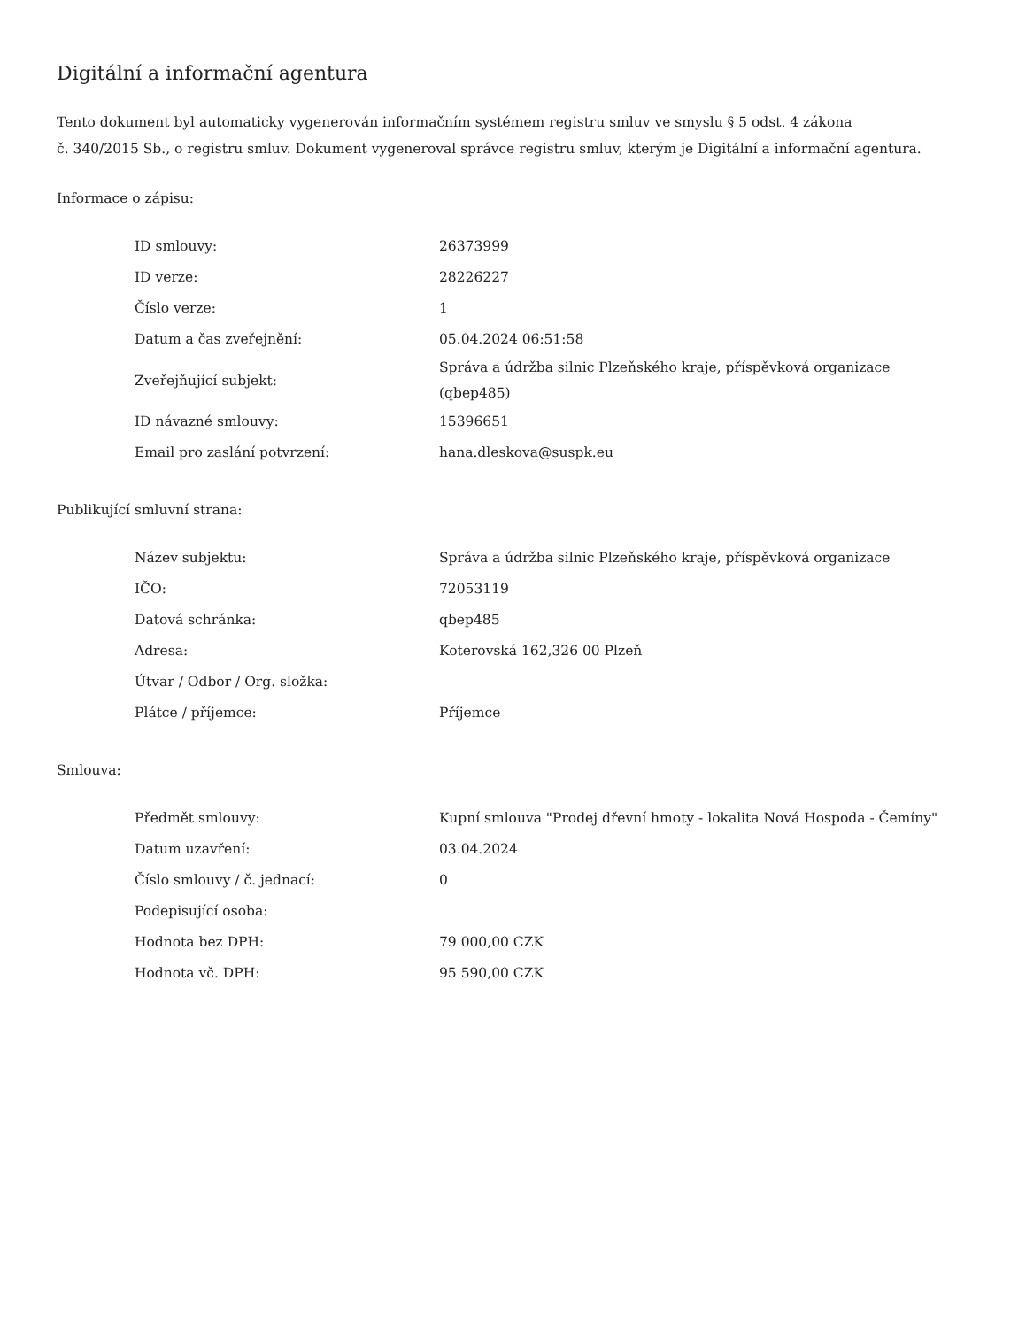Digitální a informační agentura
Tento dokument byl automaticky vygenerován informačním systémem registru smluv ve smyslu § 5 odst. 4 zákona
č. 340/2015 Sb., o registru smluv. Dokument vygeneroval správce registru smluv, kterým je Digitální a informační agentura.
Informace o zápisu:
| ID smlouvy: | 26373999 |
| ID verze: | 28226227 |
| Číslo verze: | 1 |
| Datum a čas zveřejnění: | 05.04.2024 06:51:58 |
| Zveřejňující subjekt: | Správa a údržba silnic Plzeňského kraje, příspěvková organizace (qbep485) |
| ID návazné smlouvy: | 15396651 |
| Email pro zaslání potvrzení: | hana.dleskova@suspk.eu |
Publikující smluvní strana:
| Název subjektu: | Správa a údržba silnic Plzeňského kraje, příspěvková organizace |
| IČO: | 72053119 |
| Datová schránka: | qbep485 |
| Adresa: | Koterovská 162,326 00 Plzeň |
| Útvar / Odbor / Org. složka: | |
| Plátce / příjemce: | Příjemce |
Smlouva:
| Předmět smlouvy: | Kupní smlouva "Prodej dřevní hmoty - lokalita Nová Hospoda - Čemíny" |
| Datum uzavření: | 03.04.2024 |
| Číslo smlouvy / č. jednací: | 0 |
| Podepisující osoba: | |
| Hodnota bez DPH: | 79 000,00 CZK |
| Hodnota vč. DPH: | 95 590,00 CZK |